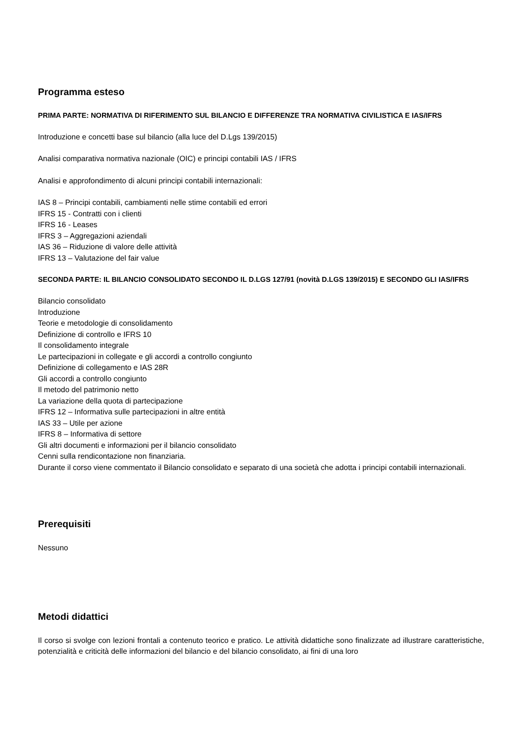Programma esteso
PRIMA PARTE: NORMATIVA DI RIFERIMENTO SUL BILANCIO E DIFFERENZE TRA NORMATIVA CIVILISTICA E IAS/IFRS
Introduzione e concetti base sul bilancio (alla luce del D.Lgs 139/2015)
Analisi comparativa normativa nazionale (OIC) e principi contabili IAS / IFRS
Analisi e approfondimento di alcuni principi contabili internazionali:
IAS 8 – Principi contabili, cambiamenti nelle stime contabili ed errori
IFRS 15 - Contratti con i clienti
IFRS 16 - Leases
IFRS 3 – Aggregazioni aziendali
IAS 36 – Riduzione di valore delle attività
IFRS 13 – Valutazione del fair value
SECONDA PARTE: IL BILANCIO CONSOLIDATO SECONDO IL D.LGS 127/91 (novità D.LGS 139/2015) E SECONDO GLI IAS/IFRS
Bilancio consolidato
Introduzione
Teorie e metodologie di consolidamento
Definizione di controllo e IFRS 10
Il consolidamento integrale
Le partecipazioni in collegate e gli accordi a controllo congiunto
Definizione di collegamento e IAS 28R
Gli accordi a controllo congiunto
Il metodo del patrimonio netto
La variazione della quota di partecipazione
IFRS 12 – Informativa sulle partecipazioni in altre entità
IAS 33 – Utile per azione
IFRS 8 – Informativa di settore
Gli altri documenti e informazioni per il bilancio consolidato
Cenni sulla rendicontazione non finanziaria.
Durante il corso viene commentato il Bilancio consolidato e separato di una società che adotta i principi contabili internazionali.
Prerequisiti
Nessuno
Metodi didattici
Il corso si svolge con lezioni frontali a contenuto teorico e pratico. Le attività didattiche sono finalizzate ad illustrare caratteristiche, potenzialità e criticità delle informazioni del bilancio e del bilancio consolidato, ai fini di una loro